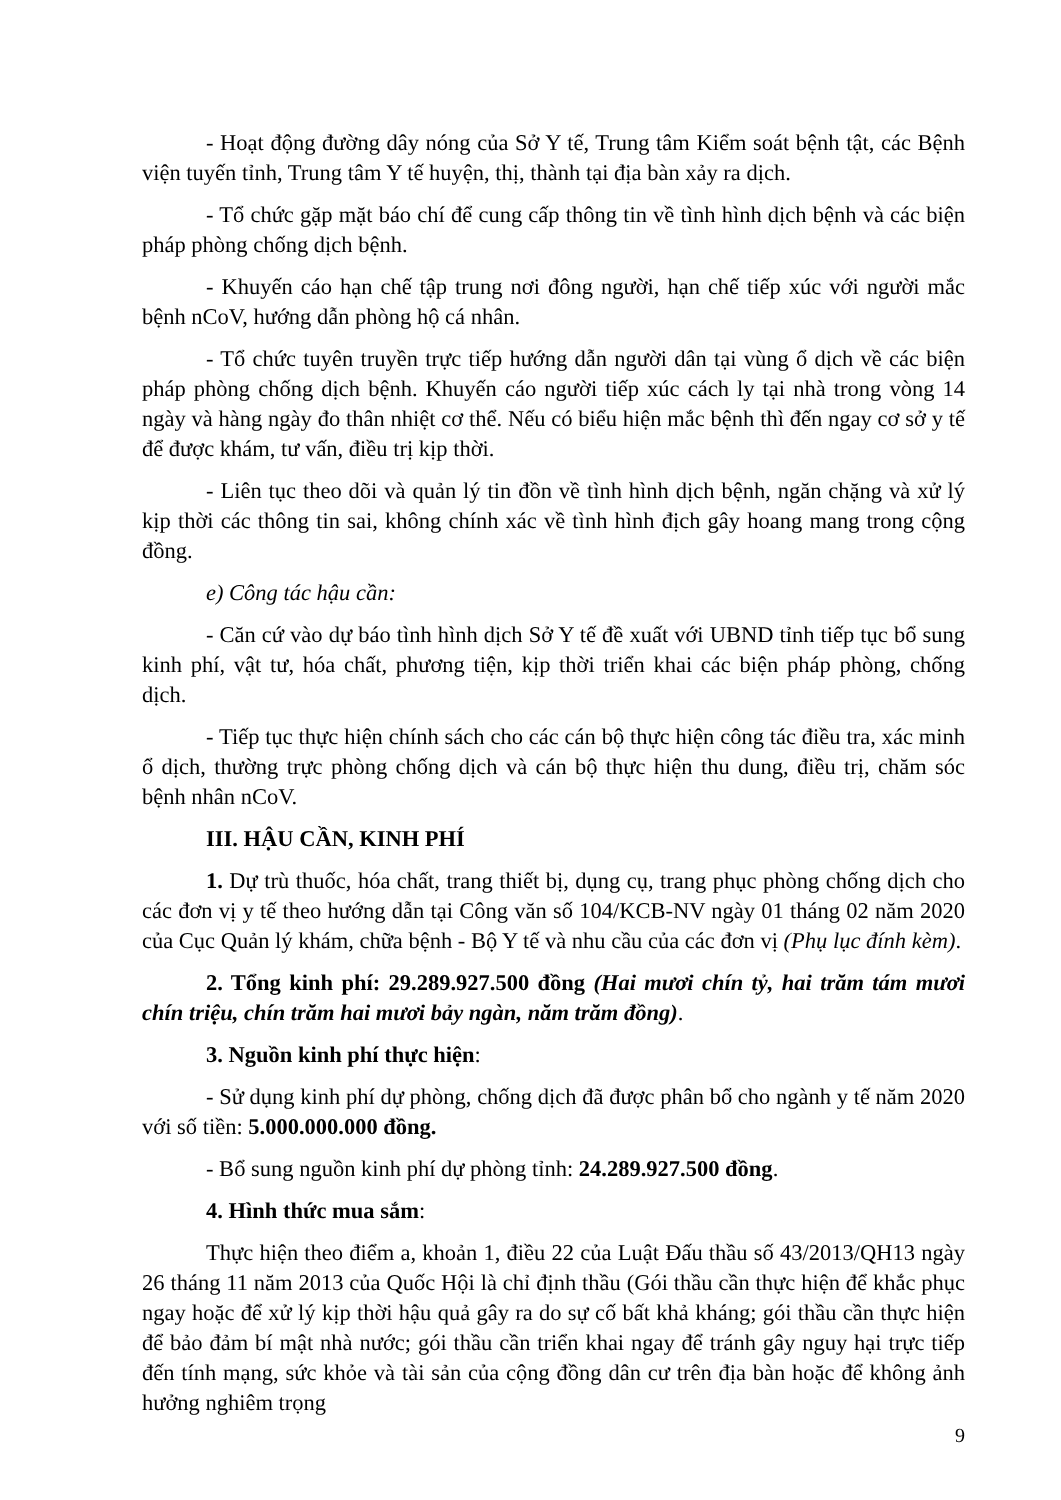- Hoạt động đường dây nóng của Sở Y tế, Trung tâm Kiểm soát bệnh tật, các Bệnh viện tuyến tỉnh, Trung tâm Y tế huyện, thị, thành tại địa bàn xảy ra dịch.
- Tổ chức gặp mặt báo chí để cung cấp thông tin về tình hình dịch bệnh và các biện pháp phòng chống dịch bệnh.
- Khuyến cáo hạn chế tập trung nơi đông người, hạn chế tiếp xúc với người mắc bệnh nCoV, hướng dẫn phòng hộ cá nhân.
- Tổ chức tuyên truyền trực tiếp hướng dẫn người dân tại vùng ổ dịch về các biện pháp phòng chống dịch bệnh. Khuyến cáo người tiếp xúc cách ly tại nhà trong vòng 14 ngày và hàng ngày đo thân nhiệt cơ thể. Nếu có biểu hiện mắc bệnh thì đến ngay cơ sở y tế để được khám, tư vấn, điều trị kịp thời.
- Liên tục theo dõi và quản lý tin đồn về tình hình dịch bệnh, ngăn chặng và xử lý kịp thời các thông tin sai, không chính xác về tình hình địch gây hoang mang trong cộng đồng.
e) Công tác hậu cần:
- Căn cứ vào dự báo tình hình dịch Sở Y tế đề xuất với UBND tỉnh tiếp tục bổ sung kinh phí, vật tư, hóa chất, phương tiện, kịp thời triển khai các biện pháp phòng, chống dịch.
- Tiếp tục thực hiện chính sách cho các cán bộ thực hiện công tác điều tra, xác minh ổ dịch, thường trực phòng chống dịch và cán bộ thực hiện thu dung, điều trị, chăm sóc bệnh nhân nCoV.
III. HẬU CẦN, KINH PHÍ
1. Dự trù thuốc, hóa chất, trang thiết bị, dụng cụ, trang phục phòng chống dịch cho các đơn vị y tế theo hướng dẫn tại Công văn số 104/KCB-NV ngày 01 tháng 02 năm 2020 của Cục Quản lý khám, chữa bệnh - Bộ Y tế và nhu cầu của các đơn vị (Phụ lục đính kèm).
2. Tổng kinh phí: 29.289.927.500 đồng (Hai mươi chín tỷ, hai trăm tám mươi chín triệu, chín trăm hai mươi bảy ngàn, năm trăm đồng).
3. Nguồn kinh phí thực hiện:
- Sử dụng kinh phí dự phòng, chống dịch đã được phân bổ cho ngành y tế năm 2020 với số tiền: 5.000.000.000 đồng.
- Bổ sung nguồn kinh phí dự phòng tỉnh: 24.289.927.500 đồng.
4. Hình thức mua sắm:
Thực hiện theo điểm a, khoản 1, điều 22 của Luật Đấu thầu số 43/2013/QH13 ngày 26 tháng 11 năm 2013 của Quốc Hội là chỉ định thầu (Gói thầu cần thực hiện để khắc phục ngay hoặc để xử lý kịp thời hậu quả gây ra do sự cố bất khả kháng; gói thầu cần thực hiện để bảo đảm bí mật nhà nước; gói thầu cần triển khai ngay để tránh gây nguy hại trực tiếp đến tính mạng, sức khỏe và tài sản của cộng đồng dân cư trên địa bàn hoặc để không ảnh hưởng nghiêm trọng
9